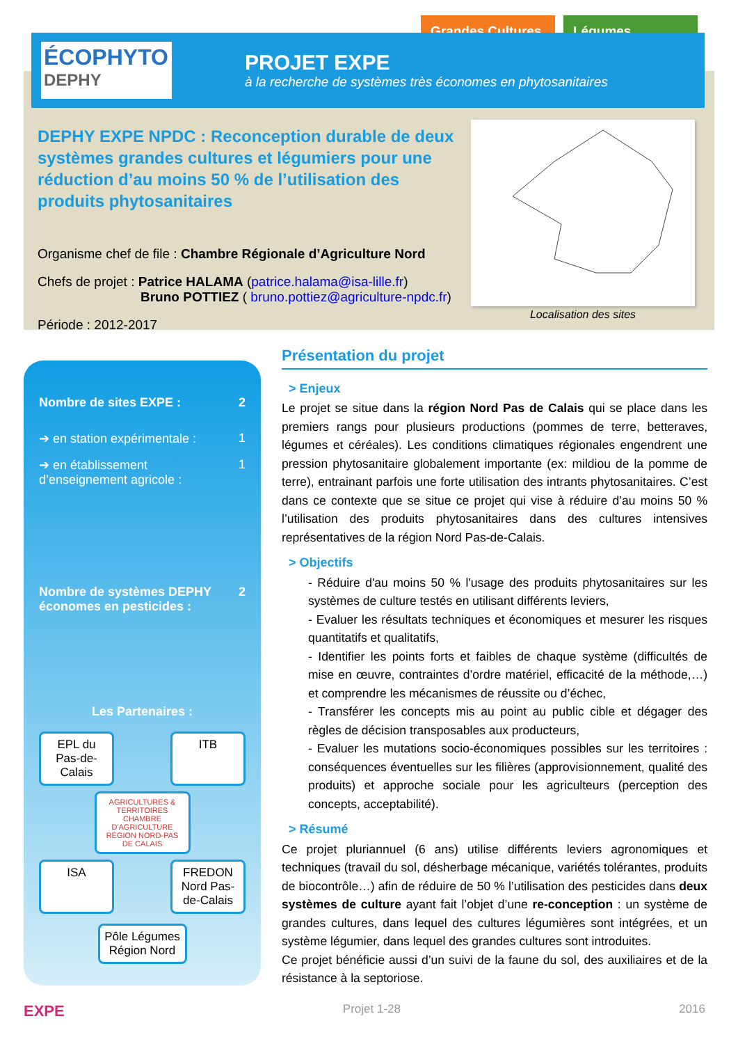Grandes Cultures
Légumes
ÉCOPHYTO
DEPHY
PROJET EXPE
à la recherche de systèmes très économes en phytosanitaires
DEPHY EXPE NPDC : Reconception durable de deux systèmes grandes cultures et légumiers pour une réduction d’au moins 50 % de l’utilisation des produits phytosanitaires
Organisme chef de file : Chambre Régionale d’Agriculture Nord
Chefs de projet : Patrice HALAMA (patrice.halama@isa-lille.fr)
Bruno POTTIEZ ( bruno.pottiez@agriculture-npdc.fr)
Période : 2012-2017
Localisation des sites
Nombre de sites EXPE : 2
➔ en station expérimentale : 1
➔ en établissement d’enseignement agricole : 1
Nombre de systèmes DEPHY économes en pesticides : 2
Les Partenaires :
EPL du Pas-de-Calais
ITB
AGRICULTURES & TERRITOIRES CHAMBRE D'AGRICULTURE RÉGION NORD-PAS DE CALAIS
ISA FREDON Nord Pas-de-Calais
Pôle Légumes Région Nord
Présentation du projet
> Enjeux
Le projet se situe dans la région Nord Pas de Calais qui se place dans les premiers rangs pour plusieurs productions (pommes de terre, betteraves, légumes et céréales). Les conditions climatiques régionales engendrent une pression phytosanitaire globalement importante (ex: mildiou de la pomme de terre), entrainant parfois une forte utilisation des intrants phytosanitaires. C’est dans ce contexte que se situe ce projet qui vise à réduire d’au moins 50 % l’utilisation des produits phytosanitaires dans des cultures intensives représentatives de la région Nord Pas-de-Calais.
> Objectifs
- Réduire d'au moins 50 % l'usage des produits phytosanitaires sur les systèmes de culture testés en utilisant différents leviers,
- Evaluer les résultats techniques et économiques et mesurer les risques quantitatifs et qualitatifs,
- Identifier les points forts et faibles de chaque système (difficultés de mise en œuvre, contraintes d’ordre matériel, efficacité de la méthode,…) et comprendre les mécanismes de réussite ou d’échec,
- Transférer les concepts mis au point au public cible et dégager des règles de décision transposables aux producteurs,
- Evaluer les mutations socio-économiques possibles sur les territoires : conséquences éventuelles sur les filières (approvisionnement, qualité des produits) et approche sociale pour les agriculteurs (perception des concepts, acceptabilité).
> Résumé
Ce projet pluriannuel (6 ans) utilise différents leviers agronomiques et techniques (travail du sol, désherbage mécanique, variétés tolérantes, produits de biocontrôle…) afin de réduire de 50 % l’utilisation des pesticides dans deux systèmes de culture ayant fait l’objet d’une re-conception : un système de grandes cultures, dans lequel des cultures légumières sont intégrées, et un système légumier, dans lequel des grandes cultures sont introduites.
Ce projet bénéficie aussi d’un suivi de la faune du sol, des auxiliaires et de la résistance à la septoriose.
EXPE Projet 1-28 2016